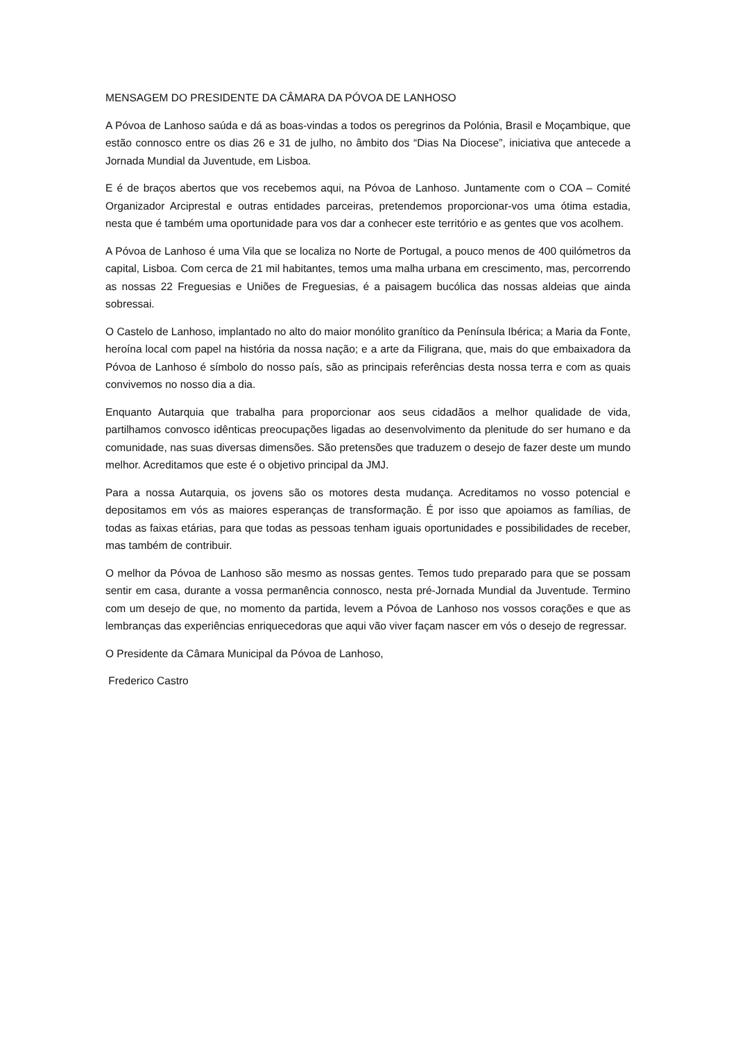MENSAGEM DO PRESIDENTE DA CÂMARA DA PÓVOA DE LANHOSO
A Póvoa de Lanhoso saúda e dá as boas-vindas a todos os peregrinos da Polónia, Brasil e Moçambique, que estão connosco entre os dias 26 e 31 de julho, no âmbito dos “Dias Na Diocese”, iniciativa que antecede a Jornada Mundial da Juventude, em Lisboa.
E é de braços abertos que vos recebemos aqui, na Póvoa de Lanhoso. Juntamente com o COA – Comité Organizador Arciprestal e outras entidades parceiras, pretendemos proporcionar-vos uma ótima estadia, nesta que é também uma oportunidade para vos dar a conhecer este território e as gentes que vos acolhem.
A Póvoa de Lanhoso é uma Vila que se localiza no Norte de Portugal, a pouco menos de 400 quilómetros da capital, Lisboa. Com cerca de 21 mil habitantes, temos uma malha urbana em crescimento, mas, percorrendo as nossas 22 Freguesias e Uniões de Freguesias, é a paisagem bucólica das nossas aldeias que ainda sobressai.
O Castelo de Lanhoso, implantado no alto do maior monólito granítico da Península Ibérica; a Maria da Fonte, heroína local com papel na história da nossa nação; e a arte da Filigrana, que, mais do que embaixadora da Póvoa de Lanhoso é símbolo do nosso país, são as principais referências desta nossa terra e com as quais convivemos no nosso dia a dia.
Enquanto Autarquia que trabalha para proporcionar aos seus cidadãos a melhor qualidade de vida, partilhamos convosco idênticas preocupações ligadas ao desenvolvimento da plenitude do ser humano e da comunidade, nas suas diversas dimensões. São pretensões que traduzem o desejo de fazer deste um mundo melhor. Acreditamos que este é o objetivo principal da JMJ.
Para a nossa Autarquia, os jovens são os motores desta mudança. Acreditamos no vosso potencial e depositamos em vós as maiores esperanças de transformação. É por isso que apoiamos as famílias, de todas as faixas etárias, para que todas as pessoas tenham iguais oportunidades e possibilidades de receber, mas também de contribuir.
O melhor da Póvoa de Lanhoso são mesmo as nossas gentes. Temos tudo preparado para que se possam sentir em casa, durante a vossa permanência connosco, nesta pré-Jornada Mundial da Juventude. Termino com um desejo de que, no momento da partida, levem a Póvoa de Lanhoso nos vossos corações e que as lembranças das experiências enriquecedoras que aqui vão viver façam nascer em vós o desejo de regressar.
O Presidente da Câmara Municipal da Póvoa de Lanhoso,
Frederico Castro